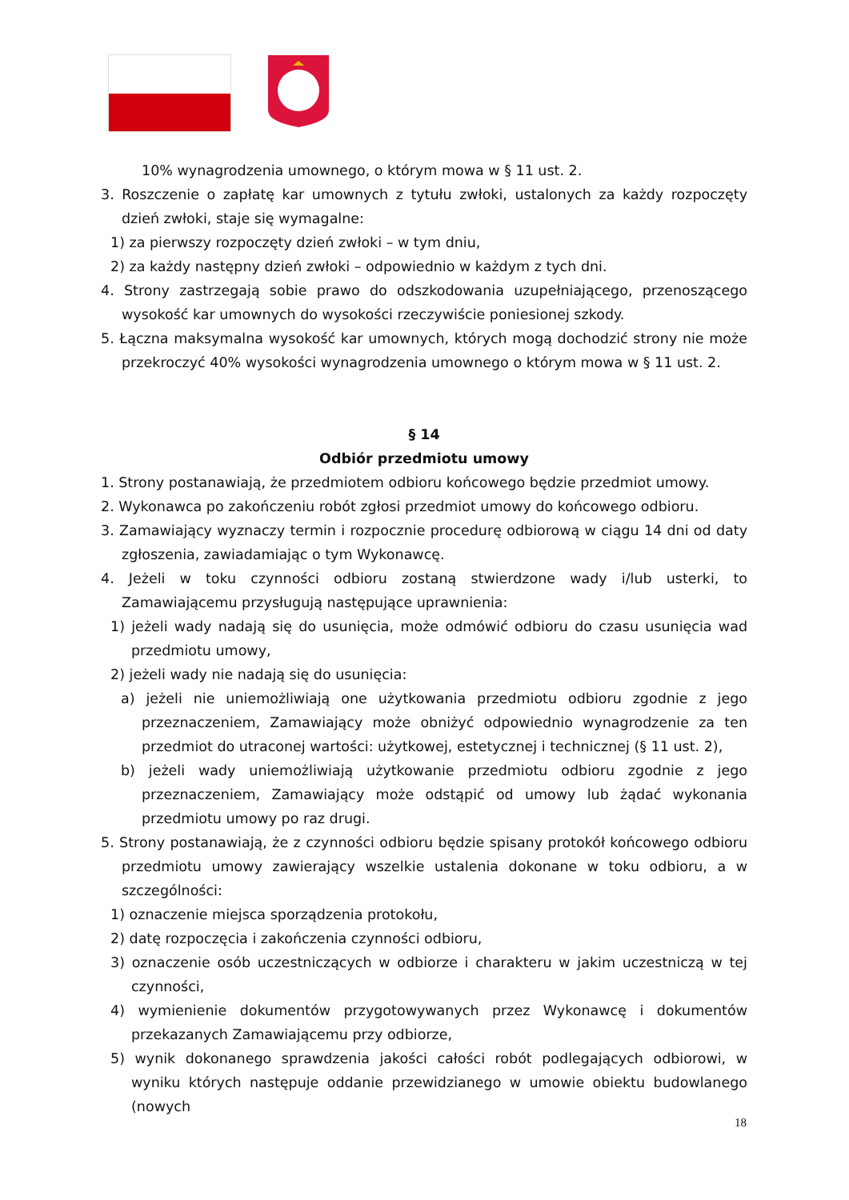10% wynagrodzenia umownego, o którym mowa w § 11 ust. 2.
3. Roszczenie o zapłatę kar umownych z tytułu zwłoki, ustalonych za każdy rozpoczęty dzień zwłoki, staje się wymagalne:
1) za pierwszy rozpoczęty dzień zwłoki – w tym dniu,
2) za każdy następny dzień zwłoki – odpowiednio w każdym z tych dni.
4. Strony zastrzegają sobie prawo do odszkodowania uzupełniającego, przenoszącego wysokość kar umownych do wysokości rzeczywiście poniesionej szkody.
5. Łączna maksymalna wysokość kar umownych, których mogą dochodzić strony nie może przekroczyć 40% wysokości wynagrodzenia umownego o którym mowa w § 11 ust. 2.
§ 14
Odbiór przedmiotu umowy
1. Strony postanawiają, że przedmiotem odbioru końcowego będzie przedmiot umowy.
2. Wykonawca po zakończeniu robót zgłosi przedmiot umowy do końcowego odbioru.
3. Zamawiający wyznaczy termin i rozpocznie procedurę odbiorową w ciągu 14 dni od daty zgłoszenia, zawiadamiając o tym Wykonawcę.
4. Jeżeli w toku czynności odbioru zostaną stwierdzone wady i/lub usterki, to Zamawiającemu przysługują następujące uprawnienia:
1) jeżeli wady nadają się do usunięcia, może odmówić odbioru do czasu usunięcia wad przedmiotu umowy,
2) jeżeli wady nie nadają się do usunięcia:
a) jeżeli nie uniemożliwiają one użytkowania przedmiotu odbioru zgodnie z jego przeznaczeniem, Zamawiający może obniżyć odpowiednio wynagrodzenie za ten przedmiot do utraconej wartości: użytkowej, estetycznej i technicznej (§ 11 ust. 2),
b) jeżeli wady uniemożliwiają użytkowanie przedmiotu odbioru zgodnie z jego przeznaczeniem, Zamawiający może odstąpić od umowy lub żądać wykonania przedmiotu umowy po raz drugi.
5. Strony postanawiają, że z czynności odbioru będzie spisany protokół końcowego odbioru przedmiotu umowy zawierający wszelkie ustalenia dokonane w toku odbioru, a w szczególności:
1) oznaczenie miejsca sporządzenia protokołu,
2) datę rozpoczęcia i zakończenia czynności odbioru,
3) oznaczenie osób uczestniczących w odbiorze i charakteru w jakim uczestniczą w tej czynności,
4) wymienienie dokumentów przygotowywanych przez Wykonawcę i dokumentów przekazanych Zamawiającemu przy odbiorze,
5) wynik dokonanego sprawdzenia jakości całości robót podlegających odbiorowi, w wyniku których następuje oddanie przewidzianego w umowie obiektu budowlanego (nowych
18